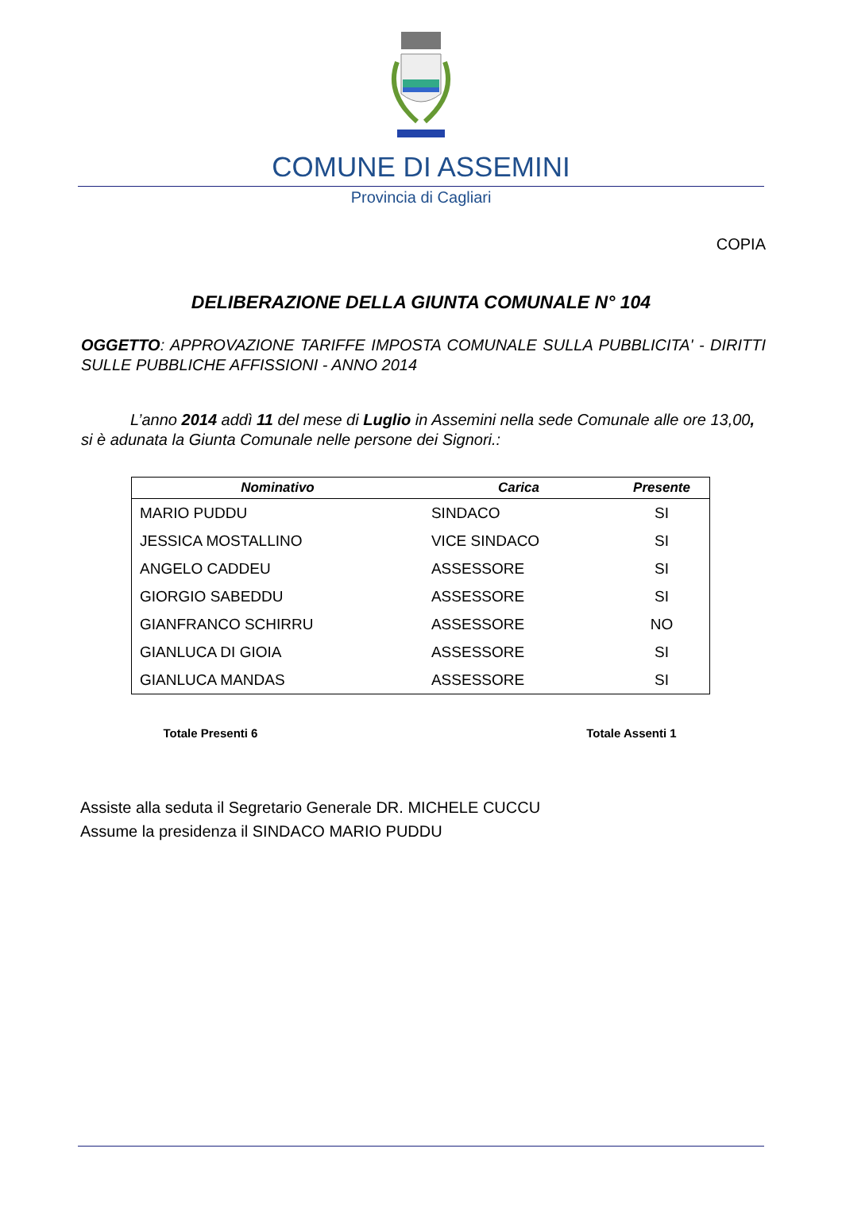COMUNE DI ASSEMINI
Provincia di Cagliari
COPIA
DELIBERAZIONE DELLA GIUNTA COMUNALE N° 104
OGGETTO: APPROVAZIONE TARIFFE IMPOSTA COMUNALE SULLA PUBBLICITA' - DIRITTI SULLE PUBBLICHE AFFISSIONI - ANNO 2014
L’anno 2014 addì 11 del mese di Luglio in Assemini nella sede Comunale alle ore 13,00, si è adunata la Giunta Comunale nelle persone dei Signori.:
| Nominativo | Carica | Presente |
| --- | --- | --- |
| MARIO PUDDU | SINDACO | SI |
| JESSICA MOSTALLINO | VICE SINDACO | SI |
| ANGELO CADDEU | ASSESSORE | SI |
| GIORGIO SABEDDU | ASSESSORE | SI |
| GIANFRANCO SCHIRRU | ASSESSORE | NO |
| GIANLUCA DI GIOIA | ASSESSORE | SI |
| GIANLUCA MANDAS | ASSESSORE | SI |
Totale Presenti 6 Totale Assenti 1
Assiste alla seduta il Segretario Generale DR. MICHELE CUCCU
Assume la presidenza il SINDACO MARIO PUDDU